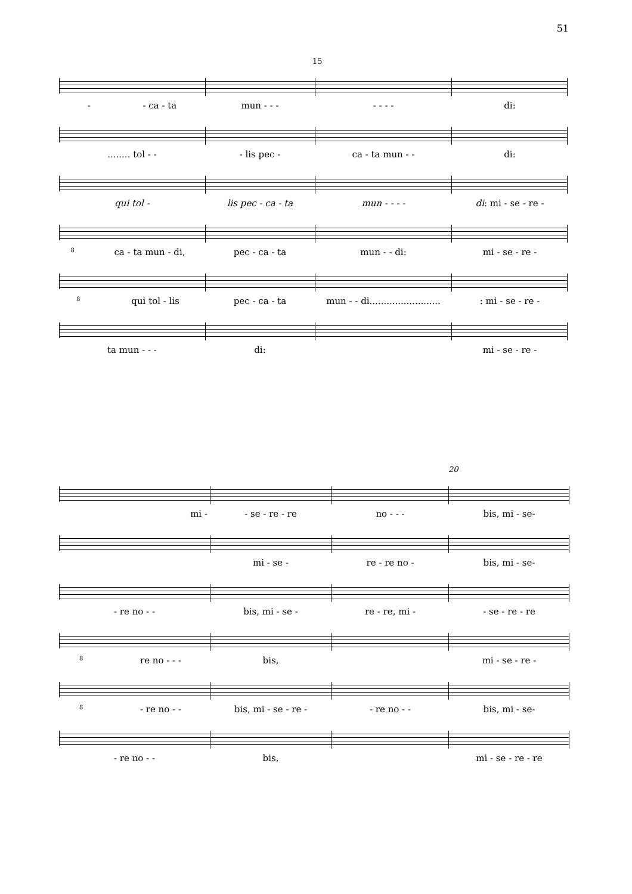51
15
- - ca - ta mun - - - - - - - di:
........ tol - - - lis pec - ca - ta mun - - di:
qui tol - lis pec - ca - ta mun - - - - di: mi - se - re -
8 ca - ta mun - di, pec - ca - ta mun - - di: mi - se - re -
8 qui tol - lis pec - ca - ta
mun - - di.........................
: mi - se - re -
ta mun - - - di: mi - se - re -
20
mi - - se - re - re no - - - bis, mi - se-
mi - se - re - re no - bis, mi - se-
- re no - - bis, mi - se - re - re, mi - - se - re - re
8 re no - - - bis, mi - se - re -
8 - re no - - bis, mi - se - re - - re no - - bis, mi - se-
- re no - - bis, mi - se - re - re